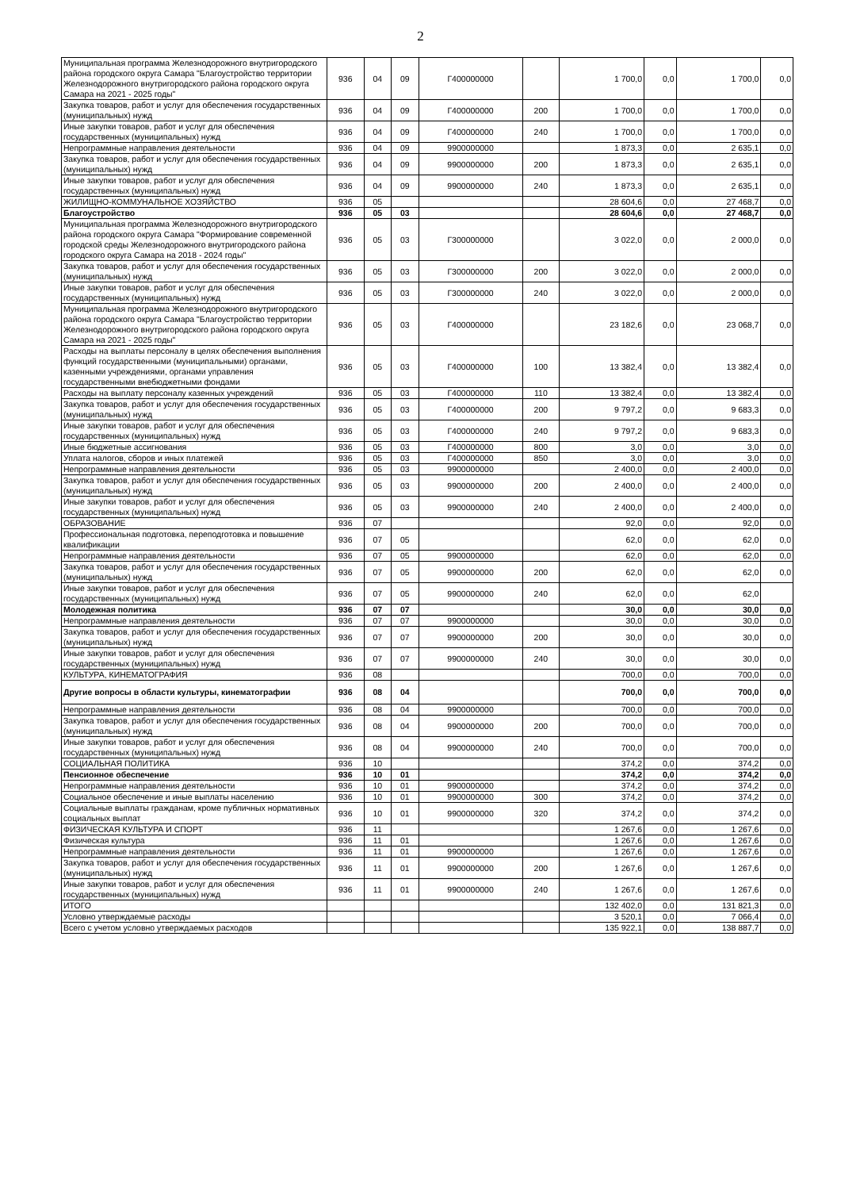2
| Муниципальная программа Железнодорожного внутригородского района городского округа Самара "Благоустройство территории Железнодорожного внутригородского района городского округа Самара на 2021 - 2025 годы" | 936 | 04 | 09 | Г400000000 | | 1 700,0 | 0,0 | 1 700,0 | 0,0 |
| Закупка товаров, работ и услуг для обеспечения государственных (муниципальных) нужд | 936 | 04 | 09 | Г400000000 | 200 | 1 700,0 | 0,0 | 1 700,0 | 0,0 |
| Иные закупки товаров, работ и услуг для обеспечения государственных (муниципальных) нужд | 936 | 04 | 09 | Г400000000 | 240 | 1 700,0 | 0,0 | 1 700,0 | 0,0 |
| Непрограммные направления деятельности | 936 | 04 | 09 | 9900000000 | | 1 873,3 | 0,0 | 2 635,1 | 0,0 |
| Закупка товаров, работ и услуг для обеспечения государственных (муниципальных) нужд | 936 | 04 | 09 | 9900000000 | 200 | 1 873,3 | 0,0 | 2 635,1 | 0,0 |
| Иные закупки товаров, работ и услуг для обеспечения государственных (муниципальных) нужд | 936 | 04 | 09 | 9900000000 | 240 | 1 873,3 | 0,0 | 2 635,1 | 0,0 |
| ЖИЛИЩНО-КОММУНАЛЬНОЕ ХОЗЯЙСТВО | 936 | 05 | | | | 28 604,6 | 0,0 | 27 468,7 | 0,0 |
| Благоустройство | 936 | 05 | 03 | | | 28 604,6 | 0,0 | 27 468,7 | 0,0 |
| Муниципальная программа Железнодорожного внутригородского района городского округа Самара "Формирование современной городской среды Железнодорожного внутригородского района городского округа Самара на 2018 - 2024 годы" | 936 | 05 | 03 | Г300000000 | | 3 022,0 | 0,0 | 2 000,0 | 0,0 |
| Закупка товаров, работ и услуг для обеспечения государственных (муниципальных) нужд | 936 | 05 | 03 | Г300000000 | 200 | 3 022,0 | 0,0 | 2 000,0 | 0,0 |
| Иные закупки товаров, работ и услуг для обеспечения государственных (муниципальных) нужд | 936 | 05 | 03 | Г300000000 | 240 | 3 022,0 | 0,0 | 2 000,0 | 0,0 |
| Муниципальная программа Железнодорожного внутригородского района городского округа Самара "Благоустройство территории Железнодорожного внутригородского района городского округа Самара на 2021 - 2025 годы" | 936 | 05 | 03 | Г400000000 | | 23 182,6 | 0,0 | 23 068,7 | 0,0 |
| Расходы на выплаты персоналу в целях обеспечения выполнения функций государственными (муниципальными) органами, казенными учреждениями, органами управления государственными внебюджетными фондами | 936 | 05 | 03 | Г400000000 | 100 | 13 382,4 | 0,0 | 13 382,4 | 0,0 |
| Расходы на выплату персоналу казенных учреждений | 936 | 05 | 03 | Г400000000 | 110 | 13 382,4 | 0,0 | 13 382,4 | 0,0 |
| Закупка товаров, работ и услуг для обеспечения государственных (муниципальных) нужд | 936 | 05 | 03 | Г400000000 | 200 | 9 797,2 | 0,0 | 9 683,3 | 0,0 |
| Иные закупки товаров, работ и услуг для обеспечения государственных (муниципальных) нужд | 936 | 05 | 03 | Г400000000 | 240 | 9 797,2 | 0,0 | 9 683,3 | 0,0 |
| Иные бюджетные ассигнования | 936 | 05 | 03 | Г400000000 | 800 | 3,0 | 0,0 | 3,0 | 0,0 |
| Уплата налогов, сборов и иных платежей | 936 | 05 | 03 | Г400000000 | 850 | 3,0 | 0,0 | 3,0 | 0,0 |
| Непрограммные направления деятельности | 936 | 05 | 03 | 9900000000 | | 2 400,0 | 0,0 | 2 400,0 | 0,0 |
| Закупка товаров, работ и услуг для обеспечения государственных (муниципальных) нужд | 936 | 05 | 03 | 9900000000 | 200 | 2 400,0 | 0,0 | 2 400,0 | 0,0 |
| Иные закупки товаров, работ и услуг для обеспечения государственных (муниципальных) нужд | 936 | 05 | 03 | 9900000000 | 240 | 2 400,0 | 0,0 | 2 400,0 | 0,0 |
| ОБРАЗОВАНИЕ | 936 | 07 | | | | 92,0 | 0,0 | 92,0 | 0,0 |
| Профессиональная подготовка, переподготовка и повышение квалификации | 936 | 07 | 05 | | | 62,0 | 0,0 | 62,0 | 0,0 |
| Непрограммные направления деятельности | 936 | 07 | 05 | 9900000000 | | 62,0 | 0,0 | 62,0 | 0,0 |
| Закупка товаров, работ и услуг для обеспечения государственных (муниципальных) нужд | 936 | 07 | 05 | 9900000000 | 200 | 62,0 | 0,0 | 62,0 | 0,0 |
| Иные закупки товаров, работ и услуг для обеспечения государственных (муниципальных) нужд | 936 | 07 | 05 | 9900000000 | 240 | 62,0 | 0,0 | 62,0 | |
| Молодежная политика | 936 | 07 | 07 | | | 30,0 | 0,0 | 30,0 | 0,0 |
| Непрограммные направления деятельности | 936 | 07 | 07 | 9900000000 | | 30,0 | 0,0 | 30,0 | 0,0 |
| Закупка товаров, работ и услуг для обеспечения государственных (муниципальных) нужд | 936 | 07 | 07 | 9900000000 | 200 | 30,0 | 0,0 | 30,0 | 0,0 |
| Иные закупки товаров, работ и услуг для обеспечения государственных (муниципальных) нужд | 936 | 07 | 07 | 9900000000 | 240 | 30,0 | 0,0 | 30,0 | 0,0 |
| КУЛЬТУРА, КИНЕМАТОГРАФИЯ | 936 | 08 | | | | 700,0 | 0,0 | 700,0 | 0,0 |
| Другие вопросы в области культуры, кинематографии | 936 | 08 | 04 | | | 700,0 | 0,0 | 700,0 | 0,0 |
| Непрограммные направления деятельности | 936 | 08 | 04 | 9900000000 | | 700,0 | 0,0 | 700,0 | 0,0 |
| Закупка товаров, работ и услуг для обеспечения государственных (муниципальных) нужд | 936 | 08 | 04 | 9900000000 | 200 | 700,0 | 0,0 | 700,0 | 0,0 |
| Иные закупки товаров, работ и услуг для обеспечения государственных (муниципальных) нужд | 936 | 08 | 04 | 9900000000 | 240 | 700,0 | 0,0 | 700,0 | 0,0 |
| СОЦИАЛЬНАЯ ПОЛИТИКА | 936 | 10 | | | | 374,2 | 0,0 | 374,2 | 0,0 |
| Пенсионное обеспечение | 936 | 10 | 01 | | | 374,2 | 0,0 | 374,2 | 0,0 |
| Непрограммные направления деятельности | 936 | 10 | 01 | 9900000000 | | 374,2 | 0,0 | 374,2 | 0,0 |
| Социальное обеспечение и иные выплаты населению | 936 | 10 | 01 | 9900000000 | 300 | 374,2 | 0,0 | 374,2 | 0,0 |
| Социальные выплаты гражданам, кроме публичных нормативных социальных выплат | 936 | 10 | 01 | 9900000000 | 320 | 374,2 | 0,0 | 374,2 | 0,0 |
| ФИЗИЧЕСКАЯ КУЛЬТУРА И СПОРТ | 936 | 11 | | | | 1 267,6 | 0,0 | 1 267,6 | 0,0 |
| Физическая культура | 936 | 11 | 01 | | | 1 267,6 | 0,0 | 1 267,6 | 0,0 |
| Непрограммные направления деятельности | 936 | 11 | 01 | 9900000000 | | 1 267,6 | 0,0 | 1 267,6 | 0,0 |
| Закупка товаров, работ и услуг для обеспечения государственных (муниципальных) нужд | 936 | 11 | 01 | 9900000000 | 200 | 1 267,6 | 0,0 | 1 267,6 | 0,0 |
| Иные закупки товаров, работ и услуг для обеспечения государственных (муниципальных) нужд | 936 | 11 | 01 | 9900000000 | 240 | 1 267,6 | 0,0 | 1 267,6 | 0,0 |
| ИТОГО | | | | | | 132 402,0 | 0,0 | 131 821,3 | 0,0 |
| Условно утверждаемые расходы | | | | | | 3 520,1 | 0,0 | 7 066,4 | 0,0 |
| Всего с учетом условно утверждаемых расходов | | | | | | 135 922,1 | 0,0 | 138 887,7 | 0,0 |